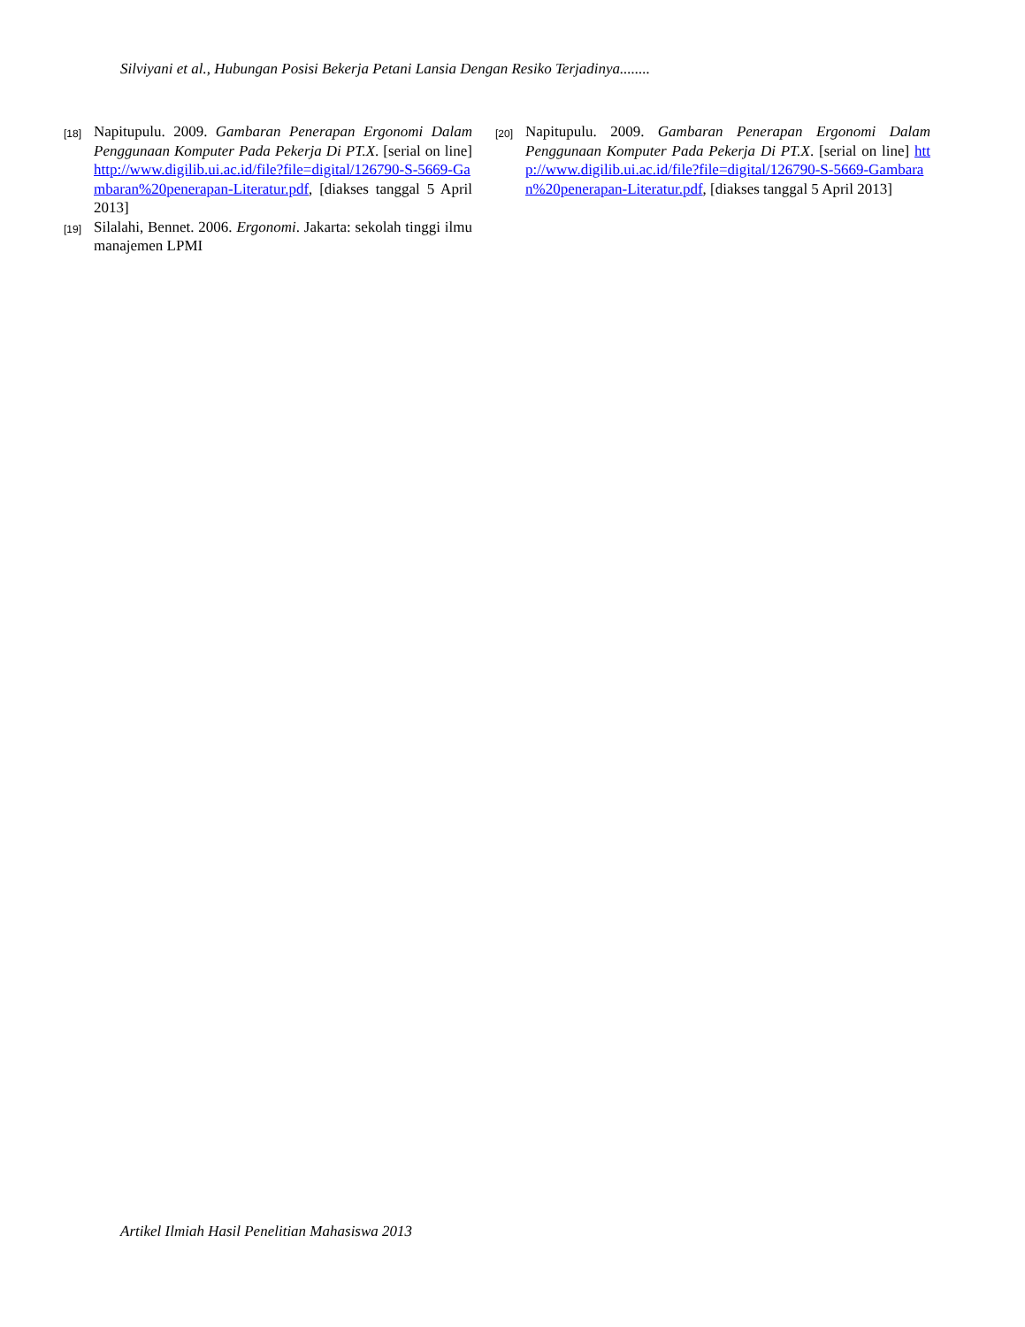Silviyani et al., Hubungan Posisi Bekerja Petani Lansia Dengan Resiko Terjadinya........
[18] Napitupulu. 2009. Gambaran Penerapan Ergonomi Dalam Penggunaan Komputer Pada Pekerja Di PT.X. [serial on line] http://www.digilib.ui.ac.id/file?file=digital/126790-S-5669-Gambaran%20penerapan-Literatur.pdf, [diakses tanggal 5 April 2013]
[19] Silalahi, Bennet. 2006. Ergonomi. Jakarta: sekolah tinggi ilmu manajemen LPMI
[20] Napitupulu. 2009. Gambaran Penerapan Ergonomi Dalam Penggunaan Komputer Pada Pekerja Di PT.X. [serial on line] http://www.digilib.ui.ac.id/file?file=digital/126790-S-5669-Gambaran%20penerapan-Literatur.pdf, [diakses tanggal 5 April 2013]
Artikel Ilmiah Hasil Penelitian Mahasiswa 2013